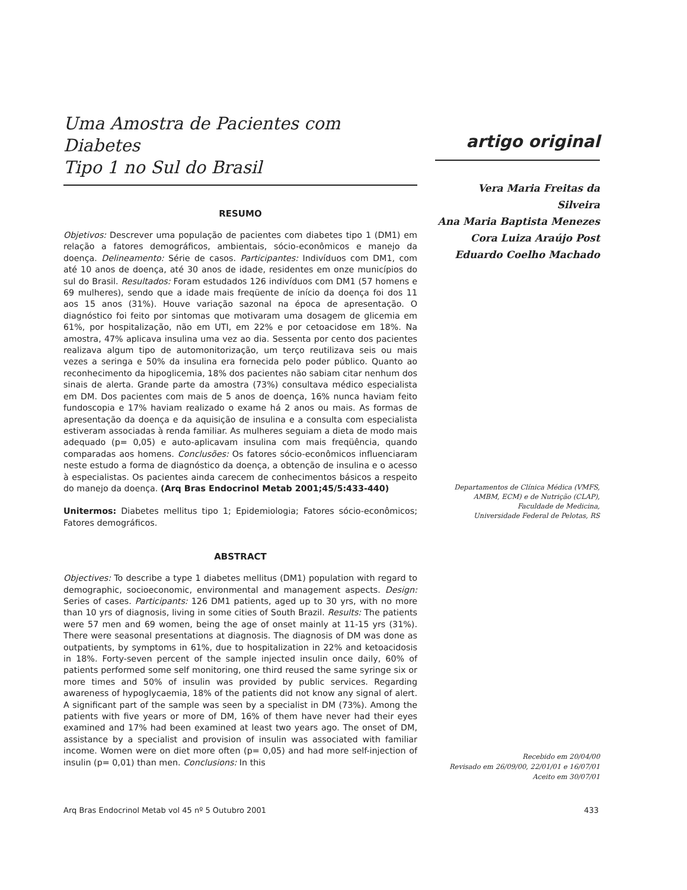Uma Amostra de Pacientes com Diabetes
Tipo 1 no Sul do Brasil
RESUMO
Objetivos: Descrever uma população de pacientes com diabetes tipo 1 (DM1) em relação a fatores demográficos, ambientais, sócio-econômicos e manejo da doença. Delineamento: Série de casos. Participantes: Indivíduos com DM1, com até 10 anos de doença, até 30 anos de idade, residentes em onze municípios do sul do Brasil. Resultados: Foram estudados 126 indivíduos com DM1 (57 homens e 69 mulheres), sendo que a idade mais freqüente de início da doença foi dos 11 aos 15 anos (31%). Houve variação sazonal na época de apresentação. O diagnóstico foi feito por sintomas que motivaram uma dosagem de glicemia em 61%, por hospitalização, não em UTI, em 22% e por cetoacidose em 18%. Na amostra, 47% aplicava insulina uma vez ao dia. Sessenta por cento dos pacientes realizava algum tipo de automonitorização, um terço reutilizava seis ou mais vezes a seringa e 50% da insulina era fornecida pelo poder público. Quanto ao reconhecimento da hipoglicemia, 18% dos pacientes não sabiam citar nenhum dos sinais de alerta. Grande parte da amostra (73%) consultava médico especialista em DM. Dos pacientes com mais de 5 anos de doença, 16% nunca haviam feito fundoscopia e 17% haviam realizado o exame há 2 anos ou mais. As formas de apresentação da doença e da aquisição de insulina e a consulta com especialista estiveram associadas à renda familiar. As mulheres seguiam a dieta de modo mais adequado (p= 0,05) e auto-aplicavam insulina com mais freqüência, quando comparadas aos homens. Conclusões: Os fatores sócio-econômicos influenciaram neste estudo a forma de diagnóstico da doença, a obtenção de insulina e o acesso à especialistas. Os pacientes ainda carecem de conhecimentos básicos a respeito do manejo da doença. (Arq Bras Endocrinol Metab 2001;45/5:433-440)
Unitermos: Diabetes mellitus tipo 1; Epidemiologia; Fatores sócio-econômicos; Fatores demográficos.
ABSTRACT
Objectives: To describe a type 1 diabetes mellitus (DM1) population with regard to demographic, socioeconomic, environmental and management aspects. Design: Series of cases. Participants: 126 DM1 patients, aged up to 30 yrs, with no more than 10 yrs of diagnosis, living in some cities of South Brazil. Results: The patients were 57 men and 69 women, being the age of onset mainly at 11-15 yrs (31%). There were seasonal presentations at diagnosis. The diagnosis of DM was done as outpatients, by symptoms in 61%, due to hospitalization in 22% and ketoacidosis in 18%. Forty-seven percent of the sample injected insulin once daily, 60% of patients performed some self monitoring, one third reused the same syringe six or more times and 50% of insulin was provided by public services. Regarding awareness of hypoglycaemia, 18% of the patients did not know any signal of alert. A significant part of the sample was seen by a specialist in DM (73%). Among the patients with five years or more of DM, 16% of them have never had their eyes examined and 17% had been examined at least two years ago. The onset of DM, assistance by a specialist and provision of insulin was associated with familiar income. Women were on diet more often (p= 0,05) and had more self-injection of insulin (p= 0,01) than men. Conclusions: In this
artigo original
Vera Maria Freitas da Silveira
Ana Maria Baptista Menezes
Cora Luiza Araújo Post
Eduardo Coelho Machado
Departamentos de Clínica Médica (VMFS,
AMBM, ECM) e de Nutrição (CLAP),
Faculdade de Medicina,
Universidade Federal de Pelotas, RS
Recebido em 20/04/00
Revisado em 26/09/00, 22/01/01 e 16/07/01
Aceito em 30/07/01
Arq Bras Endocrinol Metab vol 45 nº 5 Outubro 2001 433